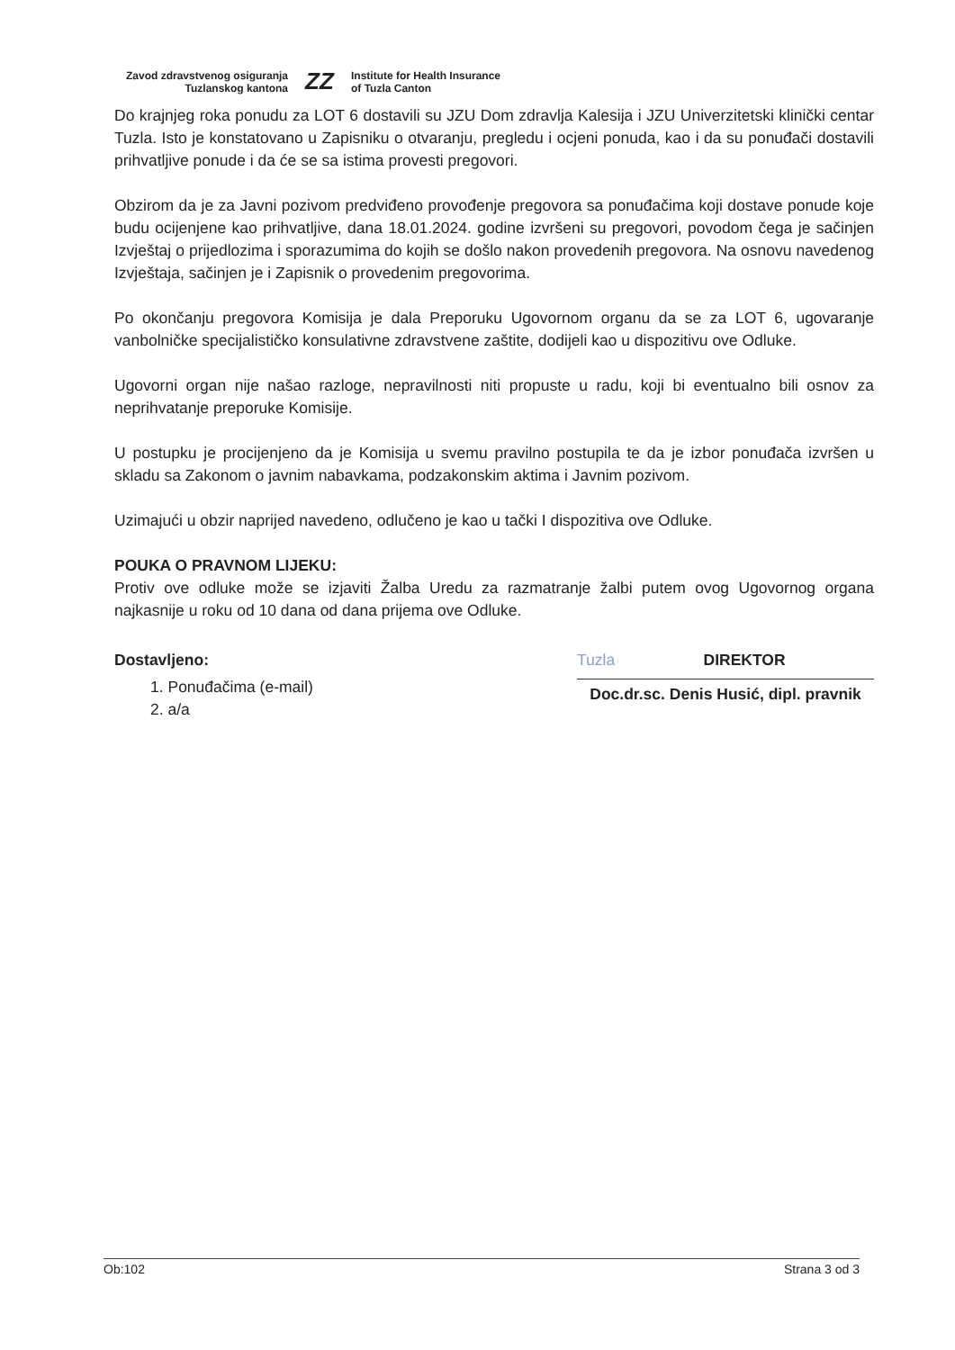Zavod zdravstvenog osiguranja
Tuzlanskog kantona
ZZ
Institute for Health Insurance
of Tuzla Canton
Do krajnjeg roka ponudu za LOT 6 dostavili su JZU Dom zdravlja Kalesija i JZU Univerzitetski klinički centar Tuzla. Isto je konstatovano u Zapisniku o otvaranju, pregledu i ocjeni ponuda, kao i da su ponuđači dostavili prihvatljive ponude i da će se sa istima provesti pregovori.
Obzirom da je za Javni pozivom predviđeno provođenje pregovora sa ponuđačima koji dostave ponude koje budu ocijenjene kao prihvatljive, dana 18.01.2024. godine izvršeni su pregovori, povodom čega je sačinjen Izvještaj o prijedlozima i sporazumima do kojih se došlo nakon provedenih pregovora. Na osnovu navedenog Izvještaja, sačinjen je i Zapisnik o provedenim pregovorima.
Po okončanju pregovora Komisija je dala Preporuku Ugovornom organu da se za LOT 6, ugovaranje vanbolničke specijalističko konsulativne zdravstvene zaštite, dodijeli kao u dispozitivu ove Odluke.
Ugovorni organ nije našao razloge, nepravilnosti niti propuste u radu, koji bi eventualno bili osnov za neprihvatanje preporuke Komisije.
U postupku je procijenjeno da je Komisija u svemu pravilno postupila te da je izbor ponuđača izvršen u skladu sa Zakonom o javnim nabavkama, podzakonskim aktima i Javnim pozivom.
Uzimajući u obzir naprijed navedeno, odlučeno je kao u tački I dispozitiva ove Odluke.
POUKA O PRAVNOM LIJEKU:
Protiv ove odluke može se izjaviti Žalba Uredu za razmatranje žalbi putem ovog Ugovornog organa najkasnije u roku od 10 dana od dana prijema ove Odluke.
Dostavljeno:
1. Ponuđačima (e-mail)
2. a/a
Tuzla
DIREKTOR
Doc.dr.sc. Denis Husić, dipl. pravnik
Ob:102 Strana 3 od 3